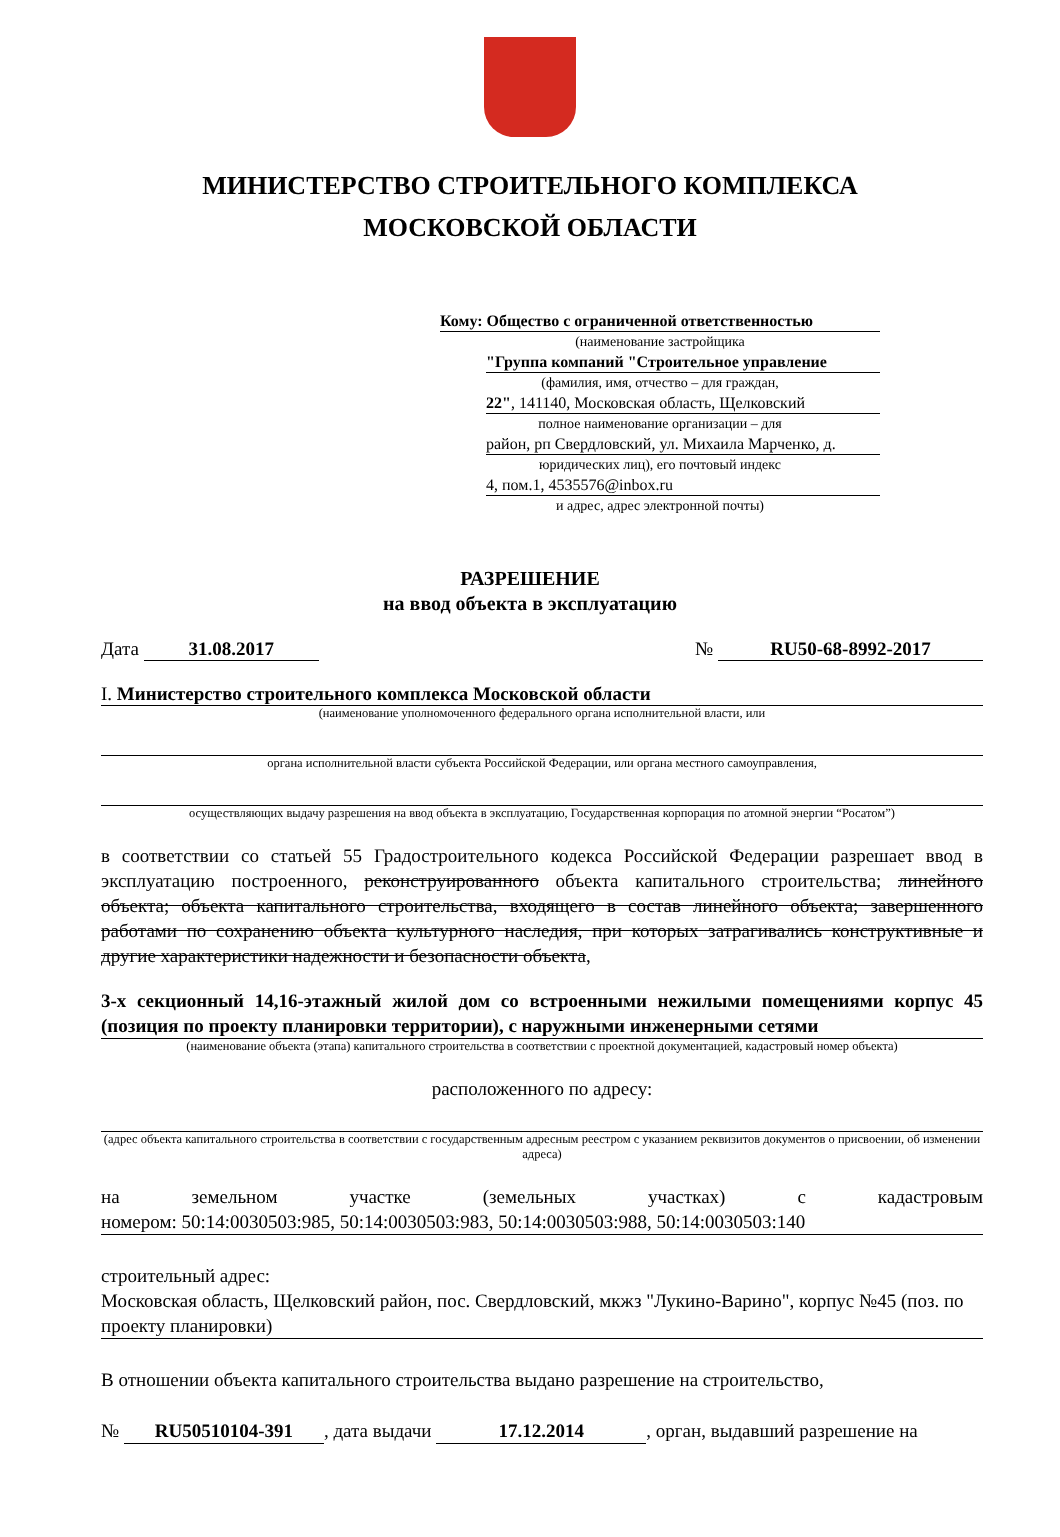МИНИСТЕРСТВО СТРОИТЕЛЬНОГО КОМПЛЕКСА
МОСКОВСКОЙ ОБЛАСТИ
Кому: Общество с ограниченной ответственностью
(наименование застройщика
"Группа компаний "Строительное управление
(фамилия, имя, отчество – для граждан,
22", 141140, Московская область, Щелковский
полное наименование организации – для
район, рп Свердловский, ул. Михаила Марченко, д.
юридических лиц), его почтовый индекс
4, пом.1, 4535576@inbox.ru
и адрес, адрес электронной почты)
РАЗРЕШЕНИЕ
на ввод объекта в эксплуатацию
Дата 31.08.2017 № RU50-68-8992-2017
I. Министерство строительного комплекса Московской области
(наименование уполномоченного федерального органа исполнительной власти, или
органа исполнительной власти субъекта Российской Федерации, или органа местного самоуправления,
осуществляющих выдачу разрешения на ввод объекта в эксплуатацию, Государственная корпорация по атомной энергии “Росатом”)
в соответствии со статьей 55 Градостроительного кодекса Российской Федерации разрешает ввод в эксплуатацию построенного, реконструированного объекта капитального строительства; линейного объекта; объекта капитального строительства, входящего в состав линейного объекта; завершенного работами по сохранению объекта культурного наследия, при которых затрагивались конструктивные и другие характеристики надежности и безопасности объекта,
3-х секционный 14,16-этажный жилой дом со встроенными нежилыми помещениями корпус 45 (позиция по проекту планировки территории), с наружными инженерными сетями
(наименование объекта (этапа) капитального строительства в соответствии с проектной документацией, кадастровый номер объекта)
расположенного по адресу:
(адрес объекта капитального строительства в соответствии с государственным адресным реестром с указанием реквизитов документов о присвоении, об изменении адреса)
на земельном участке (земельных участках) с кадастровым
номером: 50:14:0030503:985, 50:14:0030503:983, 50:14:0030503:988, 50:14:0030503:140
строительный адрес:
Московская область, Щелковский район, пос. Свердловский, мкжз "Лукино-Варино", корпус №45 (поз. по проекту планировки)
В отношении объекта капитального строительства выдано разрешение на строительство,
№ RU50510104-391, дата выдачи 17.12.2014, орган, выдавший разрешение на